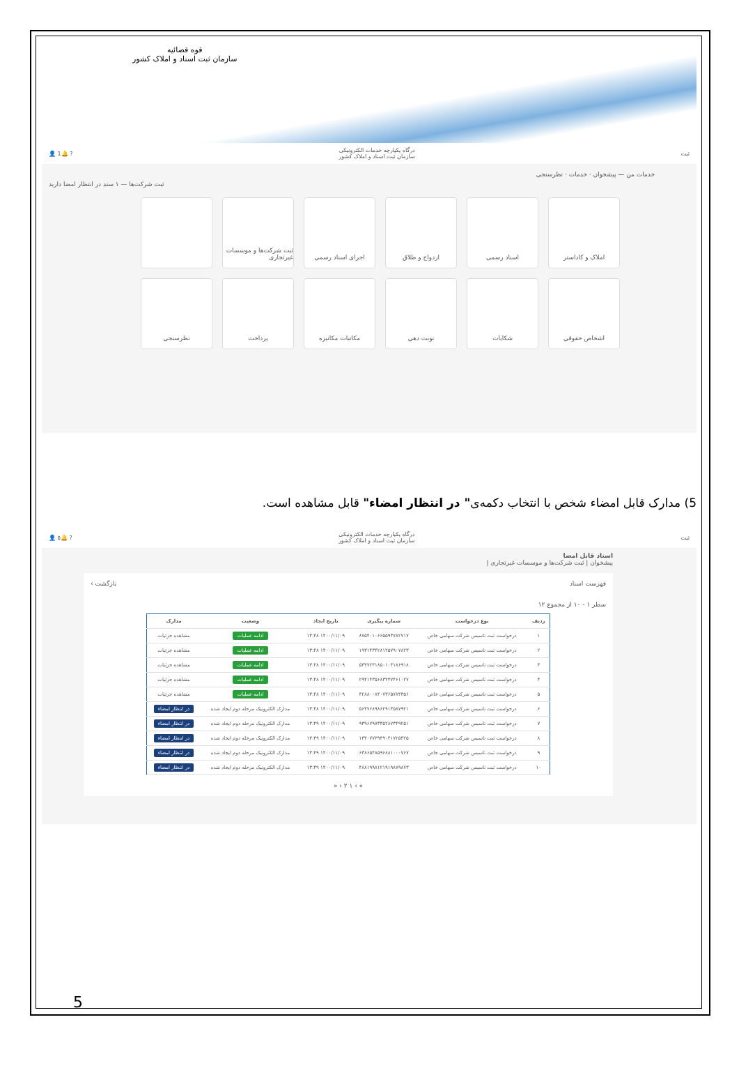قوه قضائیه
سازمان ثبت اسناد و املاک کشور
ثبت درگاه یکپارچه خدمات الکترونیکی
سازمان ثبت اسناد و املاک کشور? 🔔1 👤
خدمات من — پیشخوان · خدمات · نظرسنجی
ثبت شرکت‌ها — ۱ سند در انتظار امضا دارید
املاک و کاداستر
اسناد رسمی
ازدواج و طلاق
اجرای اسناد رسمی
ثبت شرکت‌ها و موسسات غیرتجاری
اشخاص حقوقی
شکایات
نوبت دهی
مکاتبات مکانیزه
پرداخت
نظرسنجی
5) مدارک قابل امضاء شخص با انتخاب دکمه‌ی" در انتظار امضاء" قابل مشاهده است.
ثبت درگاه یکپارچه خدمات الکترونیکی
سازمان ثبت اسناد و املاک کشور? 🔔۵ 👤
اسناد قابل امضا
پیشخوان | ثبت شرکت‌ها و موسسات غیرتجاری |
فهرست اسناد بازگشت ›
سطر ۱ - ۱۰ از مجموع ۱۲
| ردیف | نوع درخواست | شماره پیگیری | تاریخ ایجاد | وضعیت | مدارک |
| --- | --- | --- | --- | --- | --- |
| ۱ | درخواست ثبت تاسیس شرکت سهامی خاص | ۸۷۵۴۰۱۰۶۶۵۵۹۳۷۸۲۷۱۷ | ۱۴۰۰/۱۱/۰۹ ۱۳:۴۸ | ادامه عملیات | مشاهده جزئیات |
| ۲ | درخواست ثبت تاسیس شرکت سهامی خاص | ۱۹۳۱۴۳۴۲۸۱۲۵۷۹۰۷۸۲۳ | ۱۴۰۰/۱۱/۰۹ ۱۳:۴۸ | ادامه عملیات | مشاهده جزئیات |
| ۳ | درخواست ثبت تاسیس شرکت سهامی خاص | ۵۳۴۷۲۳۱۸۵۰۱۰۴۱۸۶۹۱۸ | ۱۴۰۰/۱۱/۰۹ ۱۳:۴۸ | ادامه عملیات | مشاهده جزئیات |
| ۴ | درخواست ثبت تاسیس شرکت سهامی خاص | ۲۹۴۱۴۳۵۶۸۳۴۳۷۴۶۱۰۲۷ | ۱۴۰۰/۱۱/۰۹ ۱۳:۴۸ | ادامه عملیات | مشاهده جزئیات |
| ۵ | درخواست ثبت تاسیس شرکت سهامی خاص | ۴۲۸۸۰۰۸۴۰۷۳۶۵۷۸۴۳۵۶ | ۱۴۰۰/۱۱/۰۹ ۱۳:۴۸ | ادامه عملیات | مشاهده جزئیات |
| ۶ | درخواست ثبت تاسیس شرکت سهامی خاص | ۵۶۴۷۶۸۹۸۶۲۹۱۳۵۸۷۹۲۱ | ۱۴۰۰/۱۱/۰۹ ۱۳:۴۸ | مدارک الکترونیک مرحله دوم ایجاد شده | در انتظار امضاء |
| ۷ | درخواست ثبت تاسیس شرکت سهامی خاص | ۹۳۹۶۷۹۷۳۳۵۲۸۷۳۴۹۲۵۱ | ۱۴۰۰/۱۱/۰۹ ۱۳:۴۹ | مدارک الکترونیک مرحله دوم ایجاد شده | در انتظار امضاء |
| ۸ | درخواست ثبت تاسیس شرکت سهامی خاص | ۱۳۴۰۷۷۳۹۴۹۰۴۱۷۲۵۴۲۵ | ۱۴۰۰/۱۱/۰۹ ۱۳:۴۹ | مدارک الکترونیک مرحله دوم ایجاد شده | در انتظار امضاء |
| ۹ | درخواست ثبت تاسیس شرکت سهامی خاص | ۶۳۸۶۵۴۸۵۹۶۸۸۱۰۰۰۷۶۷ | ۱۴۰۰/۱۱/۰۹ ۱۳:۴۹ | مدارک الکترونیک مرحله دوم ایجاد شده | در انتظار امضاء |
| ۱۰ | درخواست ثبت تاسیس شرکت سهامی خاص | ۴۸۸۱۹۹۸۱۲۱۹۱۹۸۷۹۸۷۳ | ۱۴۰۰/۱۱/۰۹ ۱۳:۴۹ | مدارک الکترونیک مرحله دوم ایجاد شده | در انتظار امضاء |
» › ۱ ۲ ‹ «
5